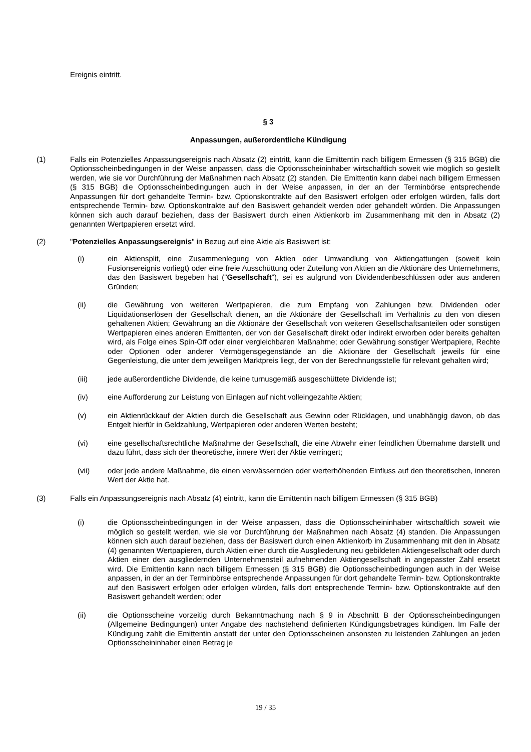Ereignis eintritt.
§ 3
Anpassungen, außerordentliche Kündigung
(1) Falls ein Potenzielles Anpassungsereignis nach Absatz (2) eintritt, kann die Emittentin nach billigem Ermessen (§ 315 BGB) die Optionsscheinbedingungen in der Weise anpassen, dass die Optionsscheininhaber wirtschaftlich soweit wie möglich so gestellt werden, wie sie vor Durchführung der Maßnahmen nach Absatz (2) standen. Die Emittentin kann dabei nach billigem Ermessen (§ 315 BGB) die Optionsscheinbedingungen auch in der Weise anpassen, in der an der Terminbörse entsprechende Anpassungen für dort gehandelte Termin- bzw. Optionskontrakte auf den Basiswert erfolgen oder erfolgen würden, falls dort entsprechende Termin- bzw. Optionskontrakte auf den Basiswert gehandelt werden oder gehandelt würden. Die Anpassungen können sich auch darauf beziehen, dass der Basiswert durch einen Aktienkorb im Zusammenhang mit den in Absatz (2) genannten Wertpapieren ersetzt wird.
(2) "Potenzielles Anpassungsereignis" in Bezug auf eine Aktie als Basiswert ist:
(i) ein Aktiensplit, eine Zusammenlegung von Aktien oder Umwandlung von Aktiengattungen (soweit kein Fusionsereignis vorliegt) oder eine freie Ausschüttung oder Zuteilung von Aktien an die Aktionäre des Unternehmens, das den Basiswert begeben hat ("Gesellschaft"), sei es aufgrund von Dividendenbeschlüssen oder aus anderen Gründen;
(ii) die Gewährung von weiteren Wertpapieren, die zum Empfang von Zahlungen bzw. Dividenden oder Liquidationserlösen der Gesellschaft dienen, an die Aktionäre der Gesellschaft im Verhältnis zu den von diesen gehaltenen Aktien; Gewährung an die Aktionäre der Gesellschaft von weiteren Gesellschaftsanteilen oder sonstigen Wertpapieren eines anderen Emittenten, der von der Gesellschaft direkt oder indirekt erworben oder bereits gehalten wird, als Folge eines Spin-Off oder einer vergleichbaren Maßnahme; oder Gewährung sonstiger Wertpapiere, Rechte oder Optionen oder anderer Vermögensgegenstände an die Aktionäre der Gesellschaft jeweils für eine Gegenleistung, die unter dem jeweiligen Marktpreis liegt, der von der Berechnungsstelle für relevant gehalten wird;
(iii) jede außerordentliche Dividende, die keine turnusgemäß ausgeschüttete Dividende ist;
(iv) eine Aufforderung zur Leistung von Einlagen auf nicht volleingezahlte Aktien;
(v) ein Aktienrückkauf der Aktien durch die Gesellschaft aus Gewinn oder Rücklagen, und unabhängig davon, ob das Entgelt hierfür in Geldzahlung, Wertpapieren oder anderen Werten besteht;
(vi) eine gesellschaftsrechtliche Maßnahme der Gesellschaft, die eine Abwehr einer feindlichen Übernahme darstellt und dazu führt, dass sich der theoretische, innere Wert der Aktie verringert;
(vii) oder jede andere Maßnahme, die einen verwässernden oder werterhöhenden Einfluss auf den theoretischen, inneren Wert der Aktie hat.
(3) Falls ein Anpassungsereignis nach Absatz (4) eintritt, kann die Emittentin nach billigem Ermessen (§ 315 BGB)
(i) die Optionsscheinbedingungen in der Weise anpassen, dass die Optionsscheininhaber wirtschaftlich soweit wie möglich so gestellt werden, wie sie vor Durchführung der Maßnahmen nach Absatz (4) standen. Die Anpassungen können sich auch darauf beziehen, dass der Basiswert durch einen Aktienkorb im Zusammenhang mit den in Absatz (4) genannten Wertpapieren, durch Aktien einer durch die Ausgliederung neu gebildeten Aktiengesellschaft oder durch Aktien einer den ausgliedernden Unternehmensteil aufnehmenden Aktiengesellschaft in angepasster Zahl ersetzt wird. Die Emittentin kann nach billigem Ermessen (§ 315 BGB) die Optionsscheinbedingungen auch in der Weise anpassen, in der an der Terminbörse entsprechende Anpassungen für dort gehandelte Termin- bzw. Optionskontrakte auf den Basiswert erfolgen oder erfolgen würden, falls dort entsprechende Termin- bzw. Optionskontrakte auf den Basiswert gehandelt werden; oder
(ii) die Optionsscheine vorzeitig durch Bekanntmachung nach § 9 in Abschnitt B der Optionsscheinbedingungen (Allgemeine Bedingungen) unter Angabe des nachstehend definierten Kündigungsbetrages kündigen. Im Falle der Kündigung zahlt die Emittentin anstatt der unter den Optionsscheinen ansonsten zu leistenden Zahlungen an jeden Optionsscheininhaber einen Betrag je
19 / 35